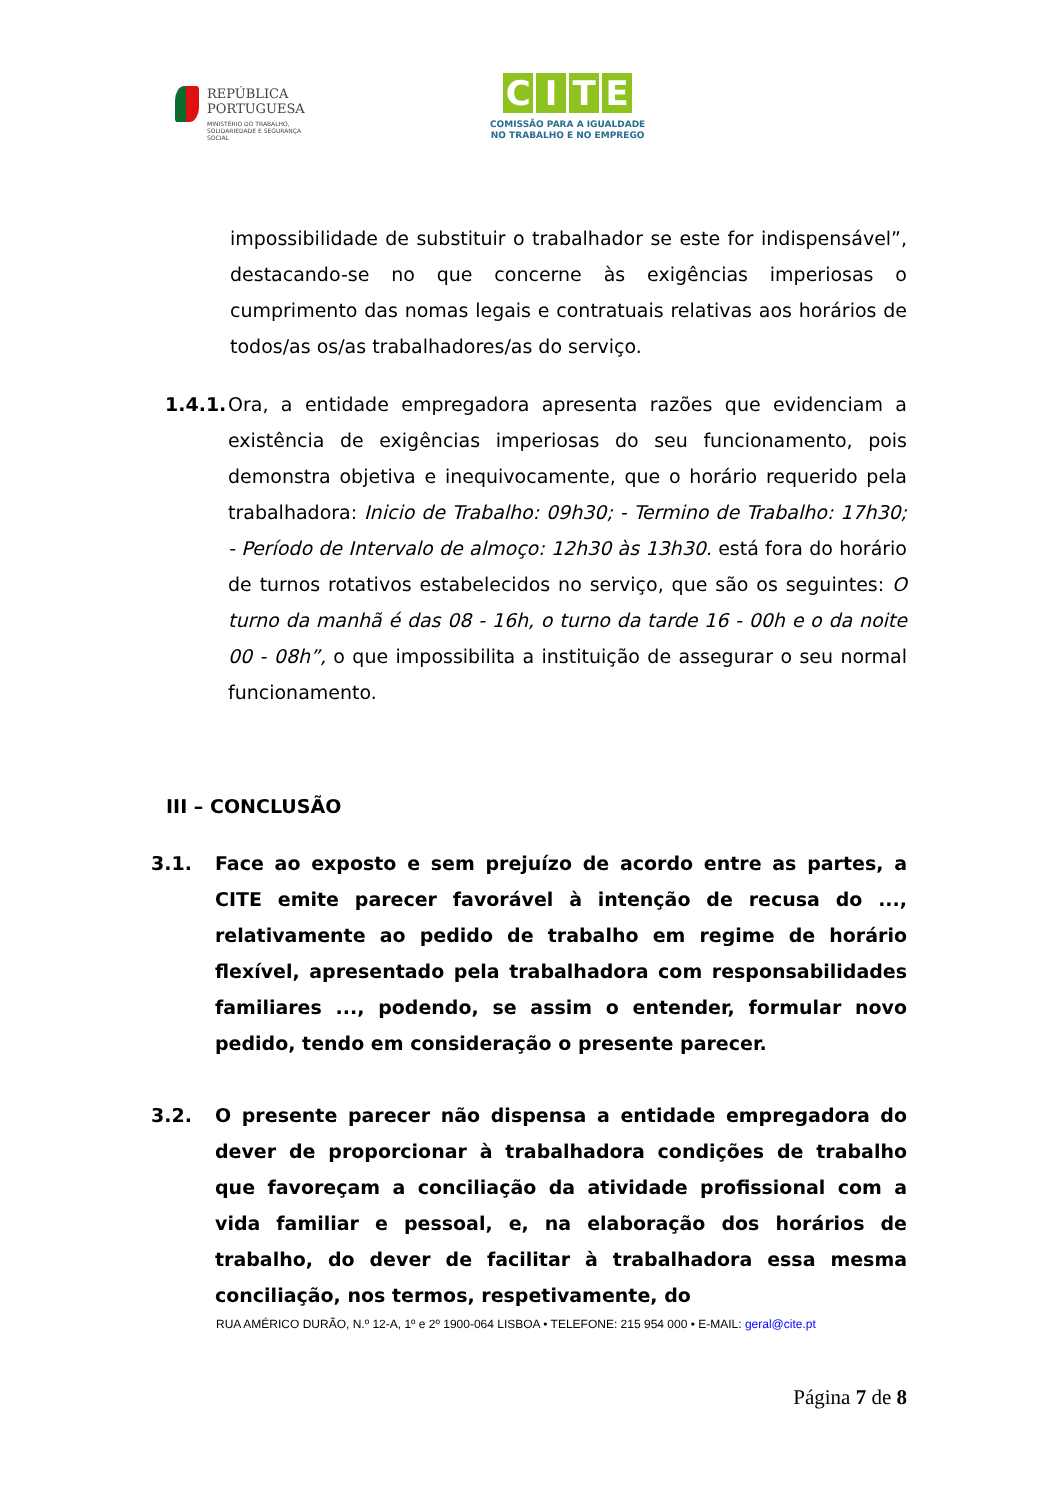REPÚBLICA
PORTUGUESA MINISTÉRIO DO TRABALHO,
SOLIDARIEDADE E SEGURANÇA
SOCIAL
CITE
COMISSÃO PARA A IGUALDADE
NO TRABALHO E NO EMPREGO
impossibilidade de substituir o trabalhador se este for indispensável”, destacando-se no que concerne às exigências imperiosas o cumprimento das nomas legais e contratuais relativas aos horários de todos/as os/as trabalhadores/as do serviço.
1.4.1.
Ora, a entidade empregadora apresenta razões que evidenciam a existência de exigências imperiosas do seu funcionamento, pois demonstra objetiva e inequivocamente, que o horário requerido pela trabalhadora: Inicio de Trabalho: 09h30; - Termino de Trabalho: 17h30; - Período de Intervalo de almoço: 12h30 às 13h30. está fora do horário de turnos rotativos estabelecidos no serviço, que são os seguintes: O turno da manhã é das 08 - 16h, o turno da tarde 16 - 00h e o da noite 00 - 08h”, o que impossibilita a instituição de assegurar o seu normal funcionamento.
III – CONCLUSÃO
3.1. Face ao exposto e sem prejuízo de acordo entre as partes, a CITE emite parecer favorável à intenção de recusa do ..., relativamente ao pedido de trabalho em regime de horário flexível, apresentado pela trabalhadora com responsabilidades familiares ..., podendo, se assim o entender, formular novo pedido, tendo em consideração o presente parecer.
3.2. O presente parecer não dispensa a entidade empregadora do dever de proporcionar à trabalhadora condições de trabalho que favoreçam a conciliação da atividade profissional com a vida familiar e pessoal, e, na elaboração dos horários de trabalho, do dever de facilitar à trabalhadora essa mesma conciliação, nos termos, respetivamente, do
RUA AMÉRICO DURÃO, N.º 12-A, 1º e 2º 1900-064 LISBOA • TELEFONE: 215 954 000 • E-MAIL: geral@cite.pt
Página 7 de 8